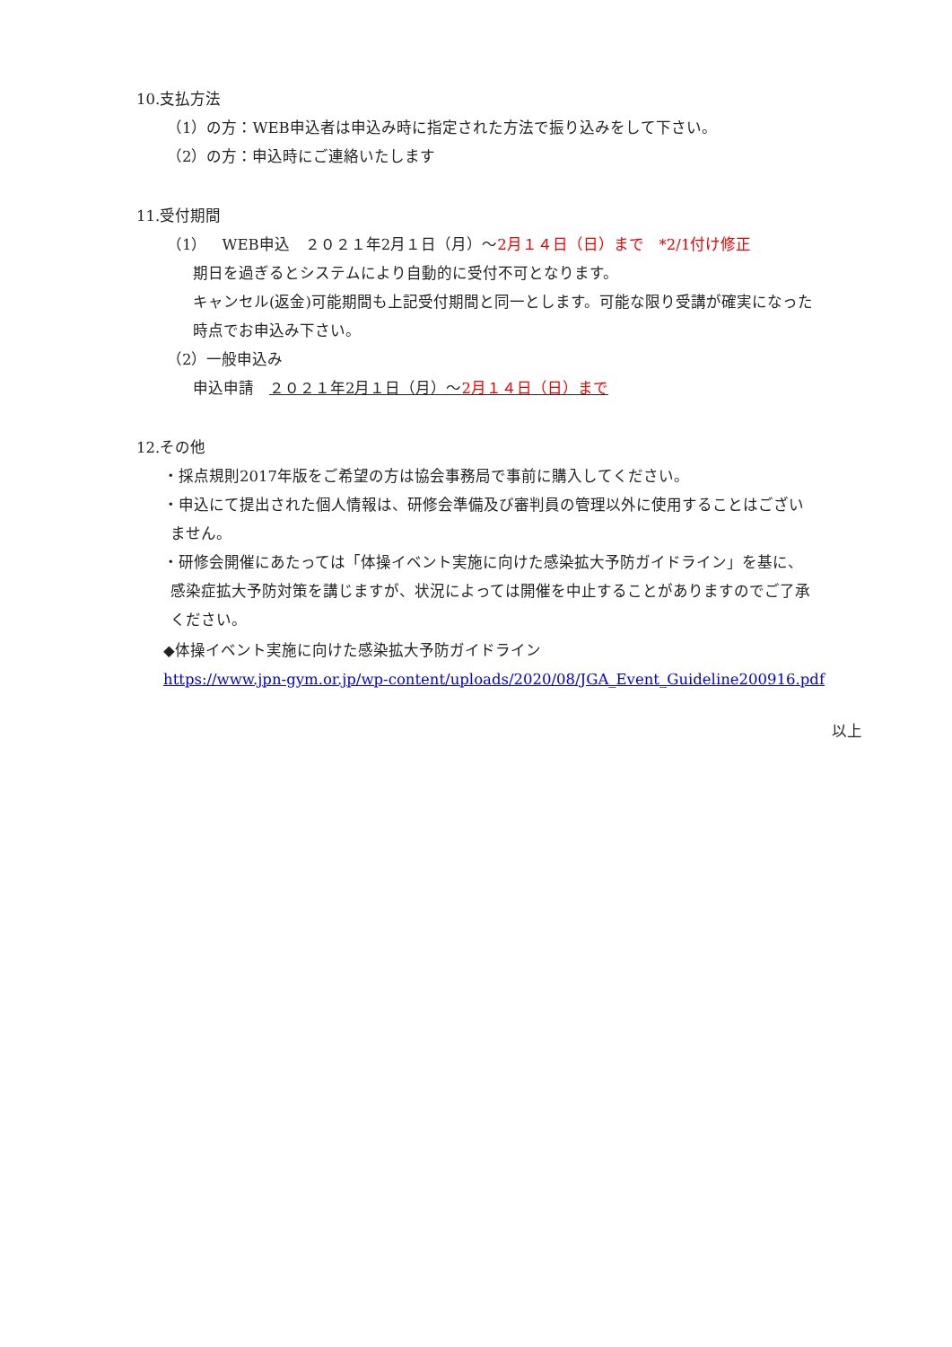10.支払方法
（1）の方：WEB申込者は申込み時に指定された方法で振り込みをして下さい。
（2）の方：申込時にご連絡いたします
11.受付期間
（1）　WEB申込　２０２１年2月１日（月）～2月１４日（日）まで　*2/1付け修正
期日を過ぎるとシステムにより自動的に受付不可となります。
キャンセル(返金)可能期間も上記受付期間と同一とします。可能な限り受講が確実になった
時点でお申込み下さい。
（2）一般申込み
申込申請　２０２１年2月１日（月）～2月１４日（日）まで
12.その他
・採点規則2017年版をご希望の方は協会事務局で事前に購入してください。
・申込にて提出された個人情報は、研修会準備及び審判員の管理以外に使用することはござい
ません。
・研修会開催にあたっては「体操イベント実施に向けた感染拡大予防ガイドライン」を基に、
感染症拡大予防対策を講じますが、状況によっては開催を中止することがありますのでご了承
ください。
◆体操イベント実施に向けた感染拡大予防ガイドライン
https://www.jpn-gym.or.jp/wp-content/uploads/2020/08/JGA_Event_Guideline200916.pdf
以上